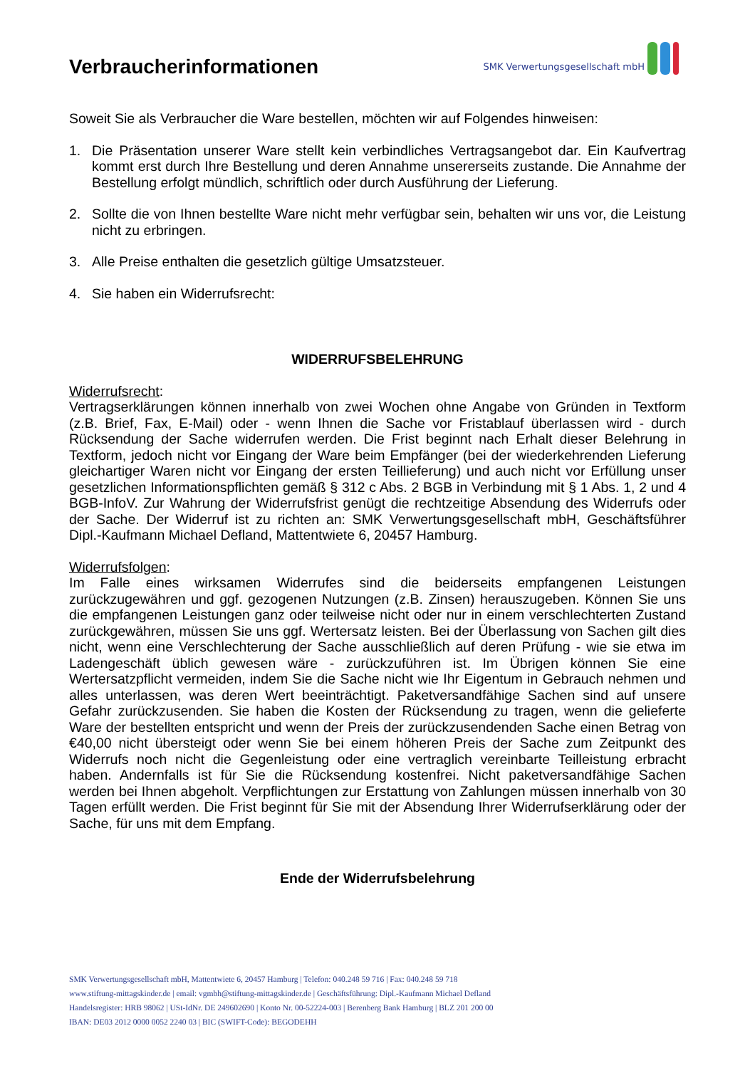Verbraucherinformationen
SMK Verwertungsgesellschaft mbH
Soweit Sie als Verbraucher die Ware bestellen, möchten wir auf Folgendes hinweisen:
1. Die Präsentation unserer Ware stellt kein verbindliches Vertragsangebot dar. Ein Kaufvertrag kommt erst durch Ihre Bestellung und deren Annahme unsererseits zustande. Die Annahme der Bestellung erfolgt mündlich, schriftlich oder durch Ausführung der Lieferung.
2. Sollte die von Ihnen bestellte Ware nicht mehr verfügbar sein, behalten wir uns vor, die Leistung nicht zu erbringen.
3. Alle Preise enthalten die gesetzlich gültige Umsatzsteuer.
4. Sie haben ein Widerrufsrecht:
WIDERRUFSBELEHRUNG
Widerrufsrecht:
Vertragserklärungen können innerhalb von zwei Wochen ohne Angabe von Gründen in Textform (z.B. Brief, Fax, E-Mail) oder - wenn Ihnen die Sache vor Fristablauf überlassen wird - durch Rücksendung der Sache widerrufen werden. Die Frist beginnt nach Erhalt dieser Belehrung in Textform, jedoch nicht vor Eingang der Ware beim Empfänger (bei der wiederkehrenden Lieferung gleichartiger Waren nicht vor Eingang der ersten Teillieferung) und auch nicht vor Erfüllung unser gesetzlichen Informationspflichten gemäß § 312 c Abs. 2 BGB in Verbindung mit § 1 Abs. 1, 2 und 4 BGB-InfoV. Zur Wahrung der Widerrufsfrist genügt die rechtzeitige Absendung des Widerrufs oder der Sache. Der Widerruf ist zu richten an: SMK Verwertungsgesellschaft mbH, Geschäftsführer Dipl.-Kaufmann Michael Defland, Mattentwiete 6, 20457 Hamburg.
Widerrufsfolgen:
Im Falle eines wirksamen Widerrufes sind die beiderseits empfangenen Leistungen zurückzugewähren und ggf. gezogenen Nutzungen (z.B. Zinsen) herauszugeben. Können Sie uns die empfangenen Leistungen ganz oder teilweise nicht oder nur in einem verschlechterten Zustand zurückgewähren, müssen Sie uns ggf. Wertersatz leisten. Bei der Überlassung von Sachen gilt dies nicht, wenn eine Verschlechterung der Sache ausschließlich auf deren Prüfung - wie sie etwa im Ladengeschäft üblich gewesen wäre - zurückzuführen ist. Im Übrigen können Sie eine Wertersatzpflicht vermeiden, indem Sie die Sache nicht wie Ihr Eigentum in Gebrauch nehmen und alles unterlassen, was deren Wert beeinträchtigt. Paketversandfähige Sachen sind auf unsere Gefahr zurückzusenden. Sie haben die Kosten der Rücksendung zu tragen, wenn die gelieferte Ware der bestellten entspricht und wenn der Preis der zurückzusendenden Sache einen Betrag von €40,00 nicht übersteigt oder wenn Sie bei einem höheren Preis der Sache zum Zeitpunkt des Widerrufs noch nicht die Gegenleistung oder eine vertraglich vereinbarte Teilleistung erbracht haben. Andernfalls ist für Sie die Rücksendung kostenfrei. Nicht paketversandfähige Sachen werden bei Ihnen abgeholt. Verpflichtungen zur Erstattung von Zahlungen müssen innerhalb von 30 Tagen erfüllt werden. Die Frist beginnt für Sie mit der Absendung Ihrer Widerrufserklärung oder der Sache, für uns mit dem Empfang.
Ende der Widerrufsbelehrung
SMK Verwertungsgesellschaft mbH, Mattentwiete 6, 20457 Hamburg | Telefon: 040.248 59 716 | Fax: 040.248 59 718
www.stiftung-mittagskinder.de | email: vgmbh@stiftung-mittagskinder.de | Geschäftsführung: Dipl.-Kaufmann Michael Defland
Handelsregister: HRB 98062 | USt-IdNr. DE 249602690 | Konto Nr. 00-52224-003 | Berenberg Bank Hamburg | BLZ 201 200 00
IBAN: DE03 2012 0000 0052 2240 03 | BIC (SWIFT-Code): BEGODEHH